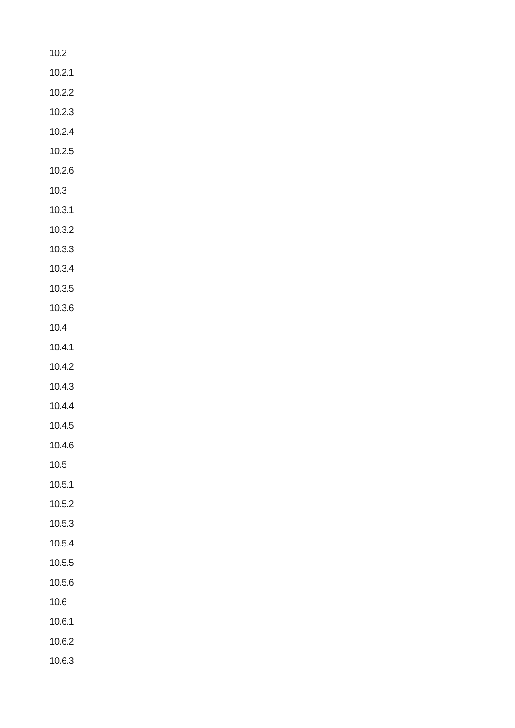10.2
10.2.1
10.2.2
10.2.3
10.2.4
10.2.5
10.2.6
10.3
10.3.1
10.3.2
10.3.3
10.3.4
10.3.5
10.3.6
10.4
10.4.1
10.4.2
10.4.3
10.4.4
10.4.5
10.4.6
10.5
10.5.1
10.5.2
10.5.3
10.5.4
10.5.5
10.5.6
10.6
10.6.1
10.6.2
10.6.3